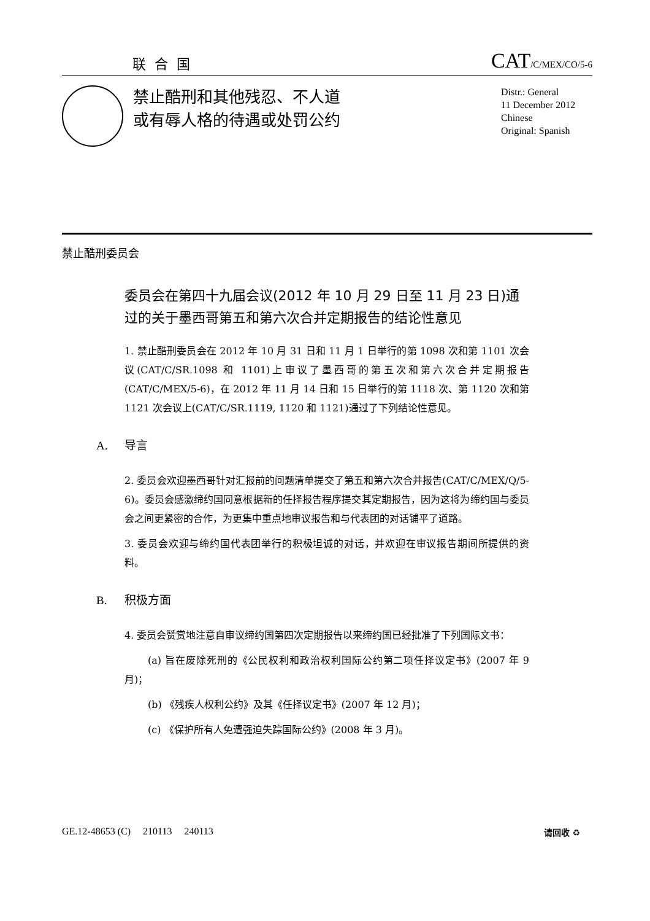联合国
CAT/C/MEX/CO/5-6
禁止酷刑和其他残忍、不人道
或有辱人格的待遇或处罚公约
Distr.: General
11 December 2012
Chinese
Original: Spanish
禁止酷刑委员会
委员会在第四十九届会议(2012 年 10 月 29 日至 11 月 23 日)通过的关于墨西哥第五和第六次合并定期报告的结论性意见
1. 禁止酷刑委员会在 2012 年 10 月 31 日和 11 月 1 日举行的第 1098 次和第 1101 次会议(CAT/C/SR.1098 和 1101)上审议了墨西哥的第五次和第六次合并定期报告(CAT/C/MEX/5-6)，在 2012 年 11 月 14 日和 15 日举行的第 1118 次、第 1120 次和第 1121 次会议上(CAT/C/SR.1119, 1120 和 1121)通过了下列结论性意见。
A. 导言
2. 委员会欢迎墨西哥针对汇报前的问题清单提交了第五和第六次合并报告(CAT/C/MEX/Q/5-6)。委员会感激缔约国同意根据新的任择报告程序提交其定期报告，因为这将为缔约国与委员会之间更紧密的合作，为更集中重点地审议报告和与代表团的对话铺平了道路。
3. 委员会欢迎与缔约国代表团举行的积极坦诚的对话，并欢迎在审议报告期间所提供的资料。
B. 积极方面
4. 委员会赞赏地注意自审议缔约国第四次定期报告以来缔约国已经批准了下列国际文书：
(a) 旨在废除死刑的《公民权利和政治权利国际公约第二项任择议定书》(2007 年 9 月)；
(b) 《残疾人权利公约》及其《任择议定书》(2007 年 12 月)；
(c) 《保护所有人免遭强迫失踪国际公约》(2008 年 3 月)。
GE.12-48653 (C) 210113 240113
请回收 ♻